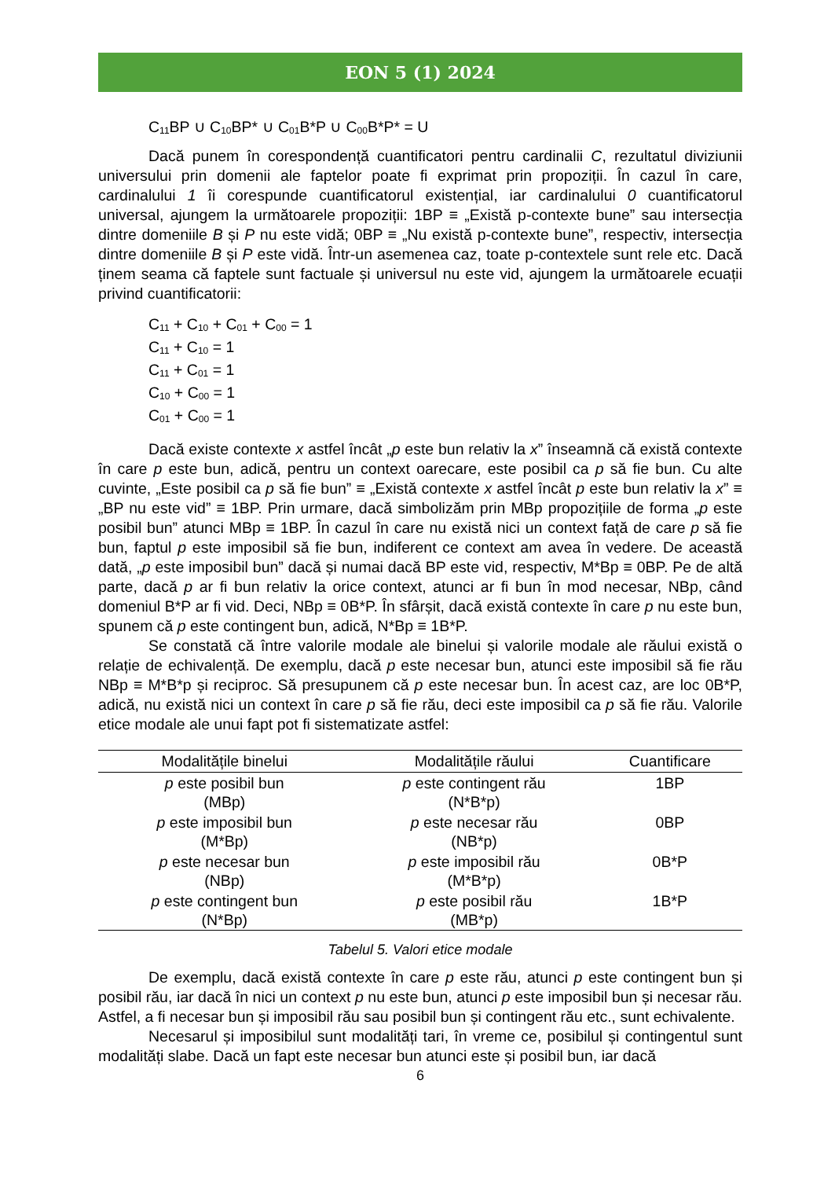EON 5 (1) 2024
C<sub>11</sub>BP ∪ C<sub>10</sub>BP* ∪ C<sub>01</sub>B*P ∪ C<sub>00</sub>B*P* = U
Dacă punem în corespondență cuantificatori pentru cardinalii C, rezultatul diviziunii universului prin domenii ale faptelor poate fi exprimat prin propoziții. În cazul în care, cardinalului 1 îi corespunde cuantificatorul existențial, iar cardinalului 0 cuantificatorul universal, ajungem la următoarele propoziții: 1BP ≡ „Există p-contexte bune” sau intersecția dintre domeniile B și P nu este vidă; 0BP ≡ „Nu există p-contexte bune”, respectiv, intersecția dintre domeniile B și P este vidă. Într-un asemenea caz, toate p-contextele sunt rele etc. Dacă ținem seama că faptele sunt factuale și universul nu este vid, ajungem la următoarele ecuații privind cuantificatorii:
C<sub>11</sub> + C<sub>10</sub> + C<sub>01</sub> + C<sub>00</sub> = 1
C<sub>11</sub> + C<sub>10</sub> = 1
C<sub>11</sub> + C<sub>01</sub> = 1
C<sub>10</sub> + C<sub>00</sub> = 1
C<sub>01</sub> + C<sub>00</sub> = 1
Dacă existe contexte x astfel încât „p este bun relativ la x” înseamnă că există contexte în care p este bun, adică, pentru un context oarecare, este posibil ca p să fie bun. Cu alte cuvinte, „Este posibil ca p să fie bun” ≡ „Există contexte x astfel încât p este bun relativ la x” ≡ „BP nu este vid” ≡ 1BP. Prin urmare, dacă simbolizăm prin MBp propozițiile de forma „p este posibil bun” atunci MBp ≡ 1BP. În cazul în care nu există nici un context față de care p să fie bun, faptul p este imposibil să fie bun, indiferent ce context am avea în vedere. De această dată, „p este imposibil bun” dacă și numai dacă BP este vid, respectiv, M*Bp ≡ 0BP. Pe de altă parte, dacă p ar fi bun relativ la orice context, atunci ar fi bun în mod necesar, NBp, când domeniul B*P ar fi vid. Deci, NBp ≡ 0B*P. În sfârșit, dacă există contexte în care p nu este bun, spunem că p este contingent bun, adică, N*Bp ≡ 1B*P.
Se constată că între valorile modale ale binelui și valorile modale ale răului există o relație de echivalență. De exemplu, dacă p este necesar bun, atunci este imposibil să fie rău NBp ≡ M*B*p și reciproc. Să presupunem că p este necesar bun. În acest caz, are loc 0B*P, adică, nu există nici un context în care p să fie rău, deci este imposibil ca p să fie rău. Valorile etice modale ale unui fapt pot fi sistematizate astfel:
| Modalitățile binelui | Modalitățile răului | Cuantificare |
| --- | --- | --- |
| p este posibil bun (MBp) | p este contingent rău (N*B*p) | 1BP |
| p este imposibil bun (M*Bp) | p este necesar rău (NB*p) | 0BP |
| p este necesar bun (NBp) | p este imposibil rău (M*B*p) | 0B*P |
| p este contingent bun (N*Bp) | p este posibil rău (MB*p) | 1B*P |
Tabelul 5. Valori etice modale
De exemplu, dacă există contexte în care p este rău, atunci p este contingent bun și posibil rău, iar dacă în nici un context p nu este bun, atunci p este imposibil bun și necesar rău. Astfel, a fi necesar bun și imposibil rău sau posibil bun și contingent rău etc., sunt echivalente.
Necesarul și imposibilul sunt modalități tari, în vreme ce, posibilul și contingentul sunt modalități slabe. Dacă un fapt este necesar bun atunci este și posibil bun, iar dacă
6